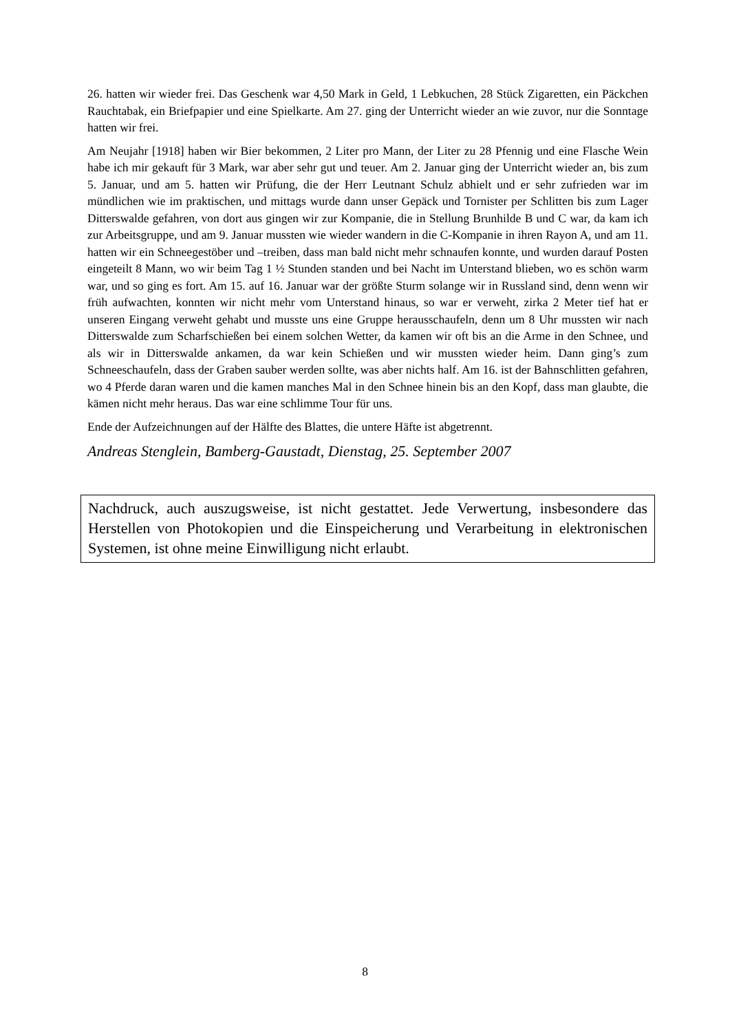26. hatten wir wieder frei. Das Geschenk war 4,50 Mark in Geld, 1 Lebkuchen, 28 Stück Zigaretten, ein Päckchen Rauchtabak, ein Briefpapier und eine Spielkarte. Am 27. ging der Unterricht wieder an wie zuvor, nur die Sonntage hatten wir frei.
Am Neujahr [1918] haben wir Bier bekommen, 2 Liter pro Mann, der Liter zu 28 Pfennig und eine Flasche Wein habe ich mir gekauft für 3 Mark, war aber sehr gut und teuer. Am 2. Januar ging der Unterricht wieder an, bis zum 5. Januar, und am 5. hatten wir Prüfung, die der Herr Leutnant Schulz abhielt und er sehr zufrieden war im mündlichen wie im praktischen, und mittags wurde dann unser Gepäck und Tornister per Schlitten bis zum Lager Ditterswalde gefahren, von dort aus gingen wir zur Kompanie, die in Stellung Brunhilde B und C war, da kam ich zur Arbeitsgruppe, und am 9. Januar mussten wie wieder wandern in die C-Kompanie in ihren Rayon A, und am 11. hatten wir ein Schneegestöber und –treiben, dass man bald nicht mehr schnaufen konnte, und wurden darauf Posten eingeteilt 8 Mann, wo wir beim Tag 1 ½ Stunden standen und bei Nacht im Unterstand blieben, wo es schön warm war, und so ging es fort. Am 15. auf 16. Januar war der größte Sturm solange wir in Russland sind, denn wenn wir früh aufwachten, konnten wir nicht mehr vom Unterstand hinaus, so war er verweht, zirka 2 Meter tief hat er unseren Eingang verweht gehabt und musste uns eine Gruppe herausschaufeln, denn um 8 Uhr mussten wir nach Ditterswalde zum Scharfschießen bei einem solchen Wetter, da kamen wir oft bis an die Arme in den Schnee, und als wir in Ditterswalde ankamen, da war kein Schießen und wir mussten wieder heim. Dann ging’s zum Schneeschaufeln, dass der Graben sauber werden sollte, was aber nichts half. Am 16. ist der Bahnschlitten gefahren, wo 4 Pferde daran waren und die kamen manches Mal in den Schnee hinein bis an den Kopf, dass man glaubte, die kämen nicht mehr heraus. Das war eine schlimme Tour für uns.
Ende der Aufzeichnungen auf der Hälfte des Blattes, die untere Häfte ist abgetrennt.
Andreas Stenglein, Bamberg-Gaustadt, Dienstag, 25. September 2007
Nachdruck, auch auszugsweise, ist nicht gestattet. Jede Verwertung, insbesondere das Herstellen von Photokopien und die Einspeicherung und Verarbeitung in elektronischen Systemen, ist ohne meine Einwilligung nicht erlaubt.
8